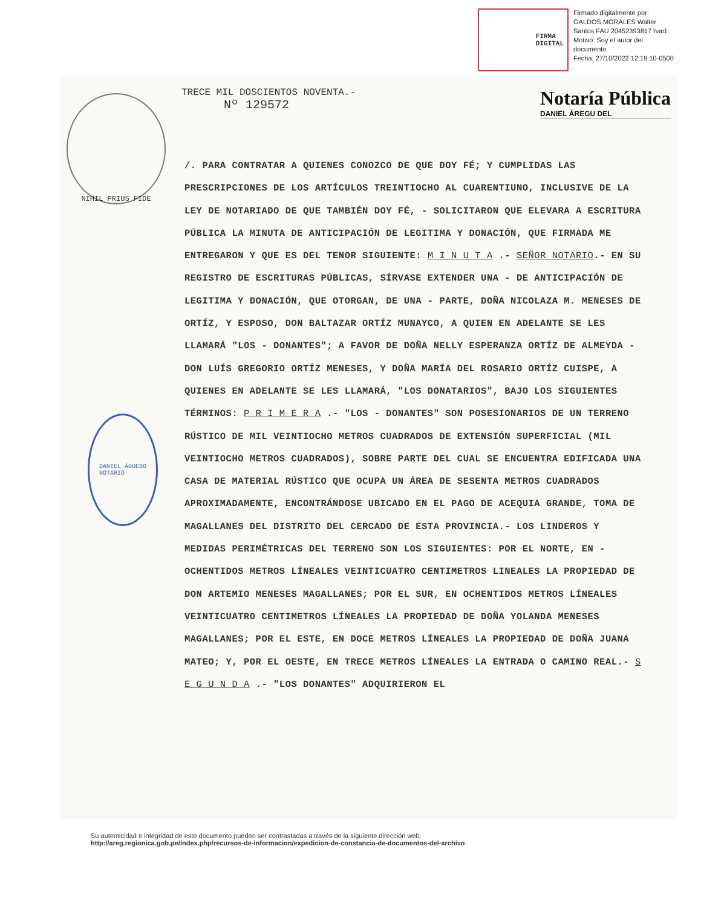FIRMA
DIGITAL
Firmado digitalmente por:
GALDOS MORALES Walter
Santos FAU 20452393817 hard
Motivo: Soy el autor del
documento
Fecha: 27/10/2022 12:19:10-0500
NIHIL PRIUS FIDE
DANIEL ÁGUEDO
NOTARIO
TRECE MIL DOSCIENTOS NOVENTA.-
Nº 129572
Notaría Pública
DANIEL ÁREGU DEL
/. PARA CONTRATAR A QUIENES CONOZCO DE QUE DOY FÉ; Y CUMPLIDAS LAS PRESCRIPCIONES DE LOS ARTÍCULOS TREINTIOCHO AL CUARENTIUNO, INCLUSIVE DE LA LEY DE NOTARIADO DE QUE TAMBIÉN DOY FÉ, - SOLICITARON QUE ELEVARA A ESCRITURA PÚBLICA LA MINUTA DE ANTICIPACIÓN DE LEGITIMA Y DONACIÓN, QUE FIRMADA ME ENTREGARON Y QUE ES DEL TENOR SIGUIENTE: M I N U T A .- SEÑOR NOTARIO.- EN SU REGISTRO DE ESCRITURAS PÚBLICAS, SÍRVASE EXTENDER UNA - DE ANTICIPACIÓN DE LEGITIMA Y DONACIÓN, QUE OTORGAN, DE UNA - PARTE, DOÑA NICOLAZA M. MENESES DE ORTÍZ, Y ESPOSO, DON BALTAZAR ORTÍZ MUNAYCO, A QUIEN EN ADELANTE SE LES LLAMARÁ "LOS - DONANTES"; A FAVOR DE DOÑA NELLY ESPERANZA ORTÍZ DE ALMEYDA - DON LUÍS GREGORIO ORTÍZ MENESES, Y DOÑA MARÍA DEL ROSARIO ORTÍZ CUISPE, A QUIENES EN ADELANTE SE LES LLAMARÁ, "LOS DONATARIOS", BAJO LOS SIGUIENTES TÉRMINOS: P R I M E R A .- "LOS - DONANTES" SON POSESIONARIOS DE UN TERRENO RÚSTICO DE MIL VEINTIOCHO METROS CUADRADOS DE EXTENSIÓN SUPERFICIAL (MIL VEINTIOCHO METROS CUADRADOS), SOBRE PARTE DEL CUAL SE ENCUENTRA EDIFICADA UNA CASA DE MATERIAL RÚSTICO QUE OCUPA UN ÁREA DE SESENTA METROS CUADRADOS APROXIMADAMENTE, ENCONTRÁNDOSE UBICADO EN EL PAGO DE ACEQUIA GRANDE, TOMA DE MAGALLANES DEL DISTRITO DEL CERCADO DE ESTA PROVINCIA.- LOS LINDEROS Y MEDIDAS PERIMÉTRICAS DEL TERRENO SON LOS SIGUIENTES: POR EL NORTE, EN - OCHENTIDOS METROS LÍNEALES VEINTICUATRO CENTIMETROS LINEALES LA PROPIEDAD DE DON ARTEMIO MENESES MAGALLANES; POR EL SUR, EN OCHENTIDOS METROS LÍNEALES VEINTICUATRO CENTIMETROS LÍNEALES LA PROPIEDAD DE DOÑA YOLANDA MENESES MAGALLANES; POR EL ESTE, EN DOCE METROS LÍNEALES LA PROPIEDAD DE DOÑA JUANA MATEO; Y, POR EL OESTE, EN TRECE METROS LÍNEALES LA ENTRADA O CAMINO REAL.- S E G U N D A .- "LOS DONANTES" ADQUIRIERON EL
Su autenticidad e integridad de este documento pueden ser contrastadas a través de la siguiente dirección web:
http://areg.regionica.gob.pe/index.php/recursos-de-informacion/expedicion-de-constancia-de-documentos-del-archivo